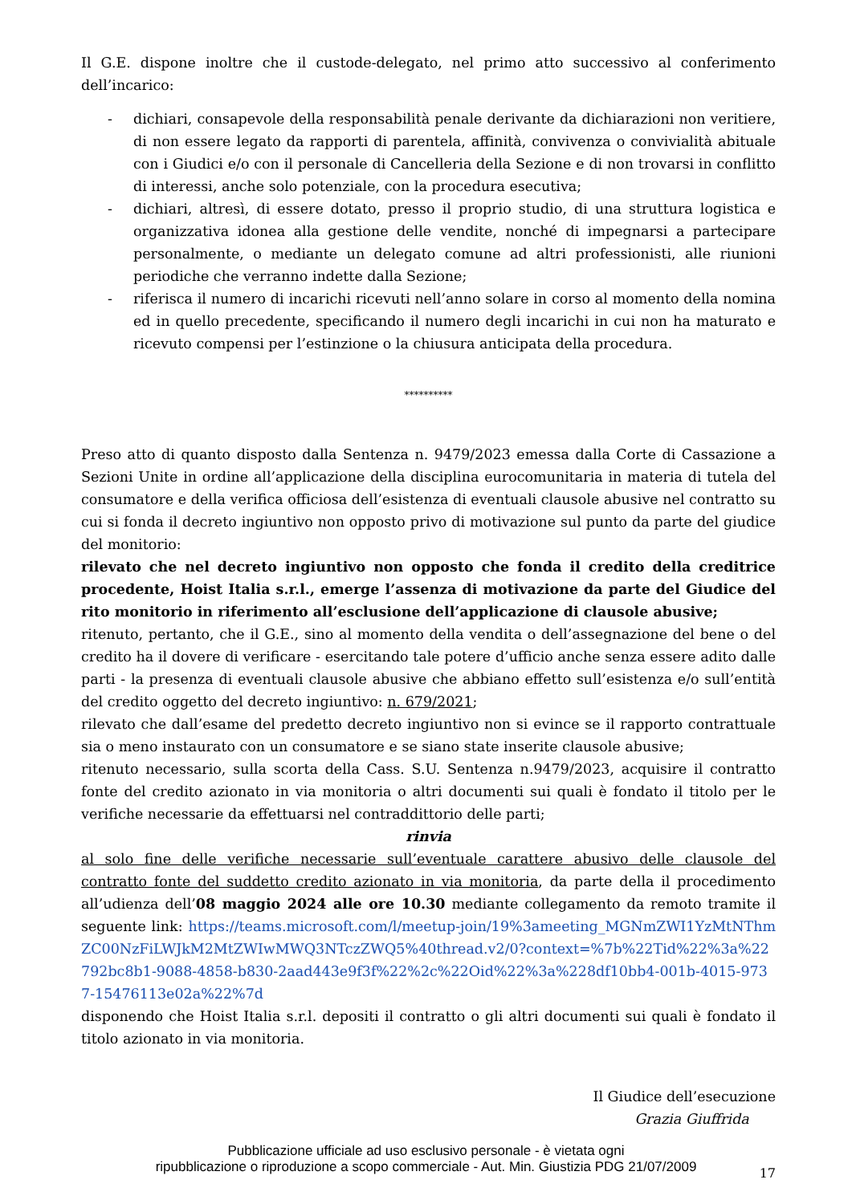Il G.E. dispone inoltre che il custode-delegato, nel primo atto successivo al conferimento dell’incarico:
- dichiari, consapevole della responsabilità penale derivante da dichiarazioni non veritiere, di non essere legato da rapporti di parentela, affinità, convivenza o convivialità abituale con i Giudici e/o con il personale di Cancelleria della Sezione e di non trovarsi in conflitto di interessi, anche solo potenziale, con la procedura esecutiva;
- dichiari, altresì, di essere dotato, presso il proprio studio, di una struttura logistica e organizzativa idonea alla gestione delle vendite, nonché di impegnarsi a partecipare personalmente, o mediante un delegato comune ad altri professionisti, alle riunioni periodiche che verranno indette dalla Sezione;
- riferisca il numero di incarichi ricevuti nell’anno solare in corso al momento della nomina ed in quello precedente, specificando il numero degli incarichi in cui non ha maturato e ricevuto compensi per l’estinzione o la chiusura anticipata della procedura.
**********
Preso atto di quanto disposto dalla Sentenza n. 9479/2023 emessa dalla Corte di Cassazione a Sezioni Unite in ordine all’applicazione della disciplina eurocomunitaria in materia di tutela del consumatore e della verifica officiosa dell’esistenza di eventuali clausole abusive nel contratto su cui si fonda il decreto ingiuntivo non opposto privo di motivazione sul punto da parte del giudice del monitorio:
rilevato che nel decreto ingiuntivo non opposto che fonda il credito della creditrice procedente, Hoist Italia s.r.l., emerge l’assenza di motivazione da parte del Giudice del rito monitorio in riferimento all’esclusione dell’applicazione di clausole abusive;
ritenuto, pertanto, che il G.E., sino al momento della vendita o dell’assegnazione del bene o del credito ha il dovere di verificare - esercitando tale potere d’ufficio anche senza essere adito dalle parti - la presenza di eventuali clausole abusive che abbiano effetto sull’esistenza e/o sull’entità del credito oggetto del decreto ingiuntivo: n. 679/2021;
rilevato che dall’esame del predetto decreto ingiuntivo non si evince se il rapporto contrattuale sia o meno instaurato con un consumatore e se siano state inserite clausole abusive;
ritenuto necessario, sulla scorta della Cass. S.U. Sentenza n.9479/2023, acquisire il contratto fonte del credito azionato in via monitoria o altri documenti sui quali è fondato il titolo per le verifiche necessarie da effettuarsi nel contraddittorio delle parti;
rinvia
al solo fine delle verifiche necessarie sull’eventuale carattere abusivo delle clausole del contratto fonte del suddetto credito azionato in via monitoria, da parte della il procedimento all’udienza dell’08 maggio 2024 alle ore 10.30 mediante collegamento da remoto tramite il seguente link: https://teams.microsoft.com/l/meetup-join/19%3ameeting_MGNmZWI1YzMtNThmZC00NzFiLWJkM2MtZWIwMWQ3NTczZWQ5%40thread.v2/0?context=%7b%22Tid%22%3a%22792bc8b1-9088-4858-b830-2aad443e9f3f%22%2c%22Oid%22%3a%228df10bb4-001b-4015-9737-15476113e02a%22%7d
disponendo che Hoist Italia s.r.l. depositi il contratto o gli altri documenti sui quali è fondato il titolo azionato in via monitoria.
Il Giudice dell’esecuzione
Grazia Giuffrida
17
Pubblicazione ufficiale ad uso esclusivo personale - è vietata ogni
ripubblicazione o riproduzione a scopo commerciale - Aut. Min. Giustizia PDG 21/07/2009